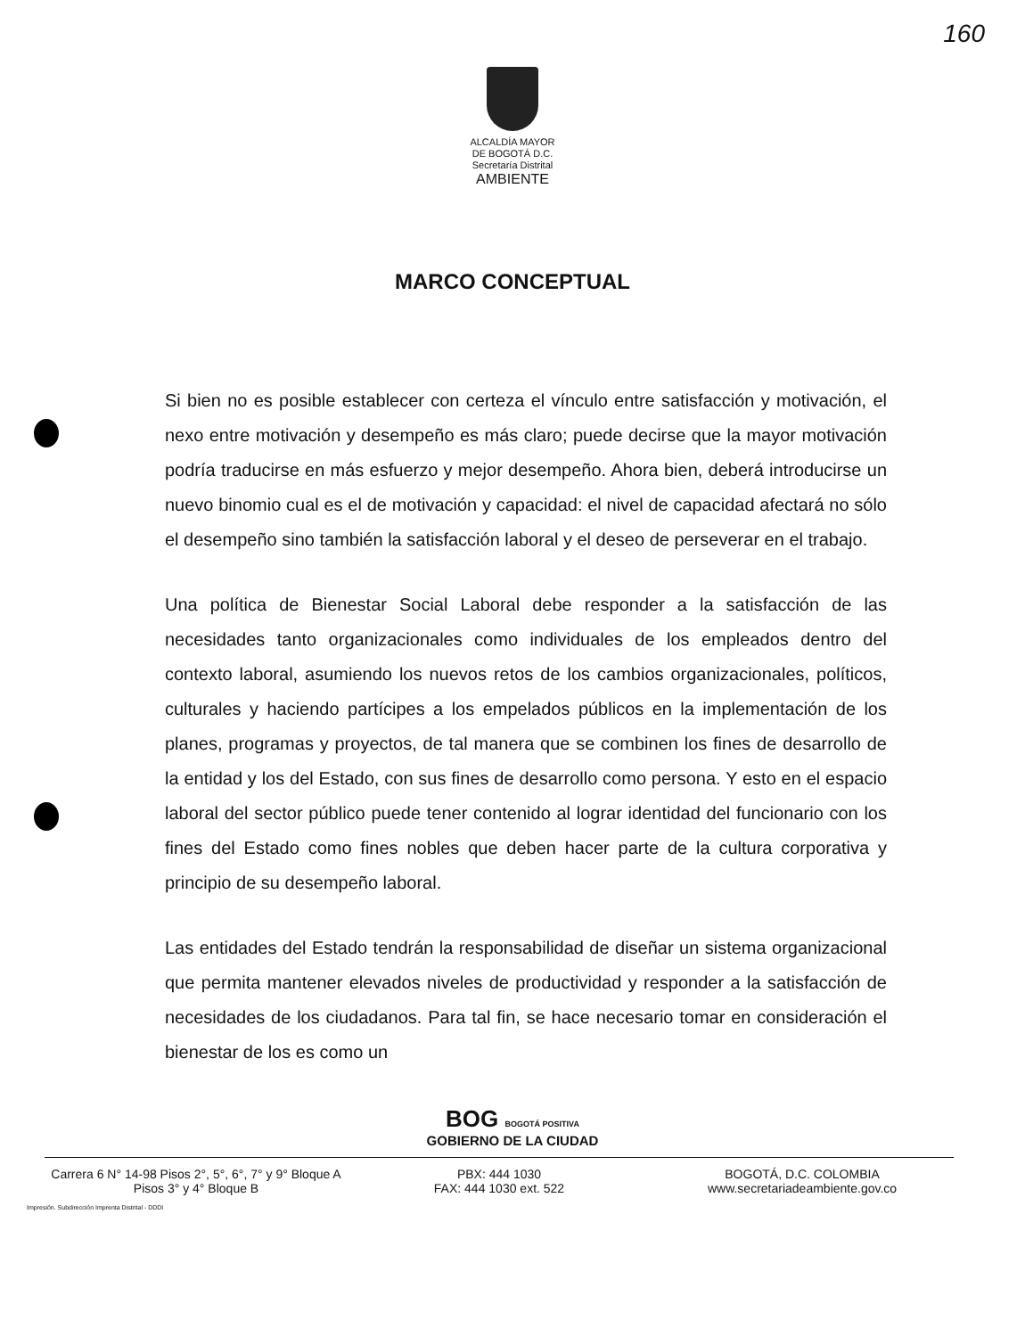160
ALCALDÍA MAYOR
DE BOGOTÁ D.C.
Secretaría Distrital
AMBIENTE
MARCO CONCEPTUAL
Si bien no es posible establecer con certeza el vínculo entre satisfacción y motivación, el nexo entre motivación y desempeño es más claro; puede decirse que la mayor motivación podría traducirse en más esfuerzo y mejor desempeño. Ahora bien, deberá introducirse un nuevo binomio cual es el de motivación y capacidad: el nivel de capacidad afectará no sólo el desempeño sino también la satisfacción laboral y el deseo de perseverar en el trabajo.
Una política de Bienestar Social Laboral debe responder a la satisfacción de las necesidades tanto organizacionales como individuales de los empleados dentro del contexto laboral, asumiendo los nuevos retos de los cambios organizacionales, políticos, culturales y haciendo partícipes a los empelados públicos en la implementación de los planes, programas y proyectos, de tal manera que se combinen los fines de desarrollo de la entidad y los del Estado, con sus fines de desarrollo como persona. Y esto en el espacio laboral del sector público puede tener contenido al lograr identidad del funcionario con los fines del Estado como fines nobles que deben hacer parte de la cultura corporativa y principio de su desempeño laboral.
Las entidades del Estado tendrán la responsabilidad de diseñar un sistema organizacional que permita mantener elevados niveles de productividad y responder a la satisfacción de necesidades de los ciudadanos. Para tal fin, se hace necesario tomar en consideración el bienestar de los es como un
BOG BOGOTÁ POSITIVA
GOBIERNO DE LA CIUDAD
Carrera 6 N° 14-98 Pisos 2°, 5°, 6°, 7° y 9° Bloque A
Pisos 3° y 4° Bloque B
PBX: 444 1030
FAX: 444 1030 ext. 522
BOGOTÁ, D.C. COLOMBIA
www.secretariadeambiente.gov.co
Impresión. Subdirección Imprenta Distrital - DDDI